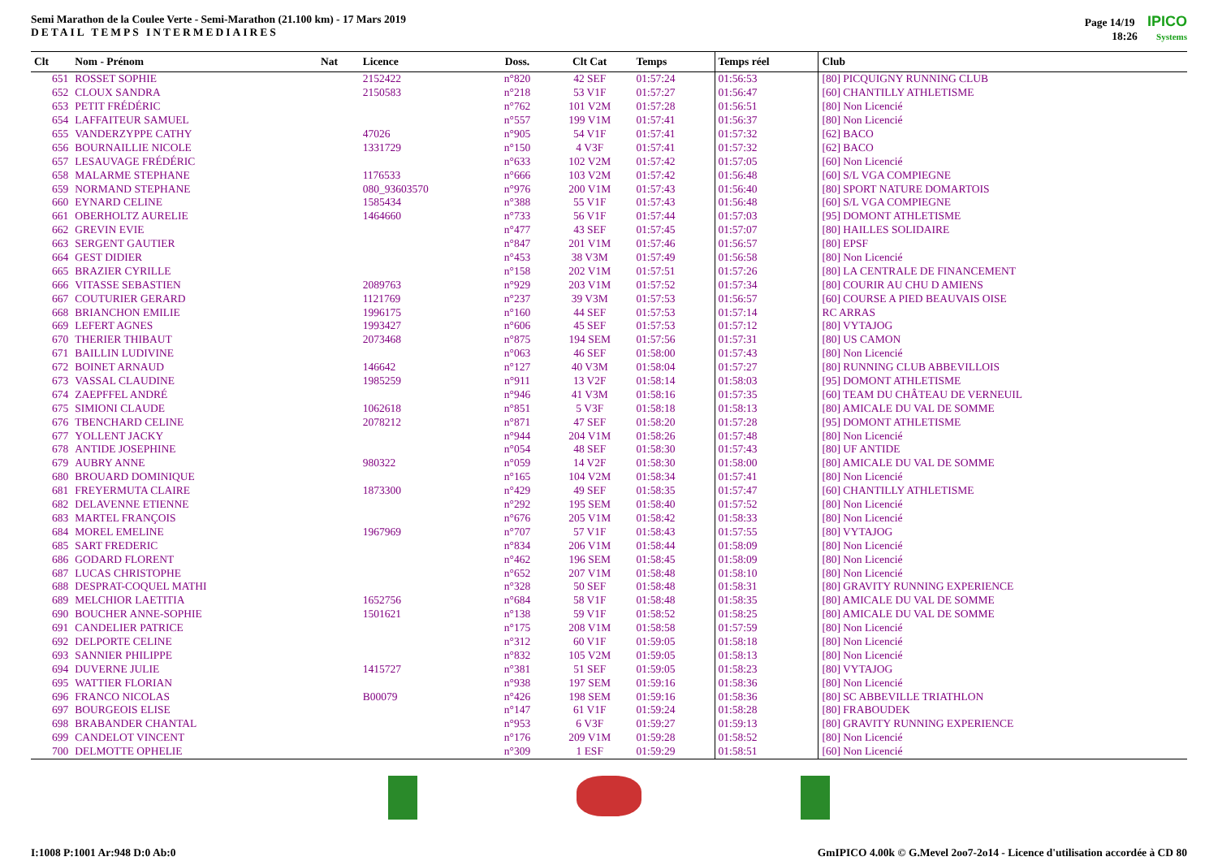Semi Marathon de la Coulee Verte - Semi-Marathon (21.100 km) - 17 Mars 2019
DETAIL TEMPS INTERMEDIAIRES
Page 14/19 IPICO
18:26 Systems
| Clt | Nom - Prénom | Nat | Licence | Doss. | Clt Cat | Temps | Temps réel | Club |
| --- | --- | --- | --- | --- | --- | --- | --- | --- |
| 651 | ROSSET SOPHIE | | 2152422 | n°820 | 42 SEF | 01:57:24 | 01:56:53 | [80] PICQUIGNY RUNNING CLUB |
| 652 | CLOUX SANDRA | | 2150583 | n°218 | 53 V1F | 01:57:27 | 01:56:47 | [60] CHANTILLY ATHLETISME |
| 653 | PETIT FRÉDÉRIC | | | n°762 | 101 V2M | 01:57:28 | 01:56:51 | [80] Non Licencié |
| 654 | LAFFAITEUR SAMUEL | | | n°557 | 199 V1M | 01:57:41 | 01:56:37 | [80] Non Licencié |
| 655 | VANDERZYPPE CATHY | | 47026 | n°905 | 54 V1F | 01:57:41 | 01:57:32 | [62] BACO |
| 656 | BOURNAILLIE NICOLE | | 1331729 | n°150 | 4 V3F | 01:57:41 | 01:57:32 | [62] BACO |
| 657 | LESAUVAGE FRÉDÉRIC | | | n°633 | 102 V2M | 01:57:42 | 01:57:05 | [60] Non Licencié |
| 658 | MALARME STEPHANE | | 1176533 | n°666 | 103 V2M | 01:57:42 | 01:56:48 | [60] S/L VGA COMPIEGNE |
| 659 | NORMAND STEPHANE | | 080_93603570 | n°976 | 200 V1M | 01:57:43 | 01:56:40 | [80] SPORT NATURE DOMARTOIS |
| 660 | EYNARD CELINE | | 1585434 | n°388 | 55 V1F | 01:57:43 | 01:56:48 | [60] S/L VGA COMPIEGNE |
| 661 | OBERHOLTZ AURELIE | | 1464660 | n°733 | 56 V1F | 01:57:44 | 01:57:03 | [95] DOMONT ATHLETISME |
| 662 | GREVIN EVIE | | | n°477 | 43 SEF | 01:57:45 | 01:57:07 | [80] HAILLES SOLIDAIRE |
| 663 | SERGENT GAUTIER | | | n°847 | 201 V1M | 01:57:46 | 01:56:57 | [80] EPSF |
| 664 | GEST DIDIER | | | n°453 | 38 V3M | 01:57:49 | 01:56:58 | [80] Non Licencié |
| 665 | BRAZIER CYRILLE | | | n°158 | 202 V1M | 01:57:51 | 01:57:26 | [80] LA CENTRALE DE FINANCEMENT |
| 666 | VITASSE SEBASTIEN | | 2089763 | n°929 | 203 V1M | 01:57:52 | 01:57:34 | [80] COURIR AU CHU D AMIENS |
| 667 | COUTURIER GERARD | | 1121769 | n°237 | 39 V3M | 01:57:53 | 01:56:57 | [60] COURSE A PIED BEAUVAIS OISE |
| 668 | BRIANCHON EMILIE | | 1996175 | n°160 | 44 SEF | 01:57:53 | 01:57:14 | RC ARRAS |
| 669 | LEFERT AGNES | | 1993427 | n°606 | 45 SEF | 01:57:53 | 01:57:12 | [80] VYTAJOG |
| 670 | THERIER THIBAUT | | 2073468 | n°875 | 194 SEM | 01:57:56 | 01:57:31 | [80] US CAMON |
| 671 | BAILLIN LUDIVINE | | | n°063 | 46 SEF | 01:58:00 | 01:57:43 | [80] Non Licencié |
| 672 | BOINET ARNAUD | | 146642 | n°127 | 40 V3M | 01:58:04 | 01:57:27 | [80] RUNNING CLUB ABBEVILLOIS |
| 673 | VASSAL CLAUDINE | | 1985259 | n°911 | 13 V2F | 01:58:14 | 01:58:03 | [95] DOMONT ATHLETISME |
| 674 | ZAEPFFEL ANDRÉ | | | n°946 | 41 V3M | 01:58:16 | 01:57:35 | [60] TEAM DU CHÂTEAU DE VERNEUIL |
| 675 | SIMIONI CLAUDE | | 1062618 | n°851 | 5 V3F | 01:58:18 | 01:58:13 | [80] AMICALE DU VAL DE SOMME |
| 676 | TBENCHARD CELINE | | 2078212 | n°871 | 47 SEF | 01:58:20 | 01:57:28 | [95] DOMONT ATHLETISME |
| 677 | YOLLENT JACKY | | | n°944 | 204 V1M | 01:58:26 | 01:57:48 | [80] Non Licencié |
| 678 | ANTIDE JOSEPHINE | | | n°054 | 48 SEF | 01:58:30 | 01:57:43 | [80] UF ANTIDE |
| 679 | AUBRY ANNE | | 980322 | n°059 | 14 V2F | 01:58:30 | 01:58:00 | [80] AMICALE DU VAL DE SOMME |
| 680 | BROUARD DOMINIQUE | | | n°165 | 104 V2M | 01:58:34 | 01:57:41 | [80] Non Licencié |
| 681 | FREYERMUTA CLAIRE | | 1873300 | n°429 | 49 SEF | 01:58:35 | 01:57:47 | [60] CHANTILLY ATHLETISME |
| 682 | DELAVENNE ETIENNE | | | n°292 | 195 SEM | 01:58:40 | 01:57:52 | [80] Non Licencié |
| 683 | MARTEL FRANÇOIS | | | n°676 | 205 V1M | 01:58:42 | 01:58:33 | [80] Non Licencié |
| 684 | MOREL EMELINE | | 1967969 | n°707 | 57 V1F | 01:58:43 | 01:57:55 | [80] VYTAJOG |
| 685 | SART FREDERIC | | | n°834 | 206 V1M | 01:58:44 | 01:58:09 | [80] Non Licencié |
| 686 | GODARD FLORENT | | | n°462 | 196 SEM | 01:58:45 | 01:58:09 | [80] Non Licencié |
| 687 | LUCAS CHRISTOPHE | | | n°652 | 207 V1M | 01:58:48 | 01:58:10 | [80] Non Licencié |
| 688 | DESPRAT-COQUEL MATHI | | | n°328 | 50 SEF | 01:58:48 | 01:58:31 | [80] GRAVITY RUNNING EXPERIENCE |
| 689 | MELCHIOR LAETITIA | | 1652756 | n°684 | 58 V1F | 01:58:48 | 01:58:35 | [80] AMICALE DU VAL DE SOMME |
| 690 | BOUCHER ANNE-SOPHIE | | 1501621 | n°138 | 59 V1F | 01:58:52 | 01:58:25 | [80] AMICALE DU VAL DE SOMME |
| 691 | CANDELIER PATRICE | | | n°175 | 208 V1M | 01:58:58 | 01:57:59 | [80] Non Licencié |
| 692 | DELPORTE CELINE | | | n°312 | 60 V1F | 01:59:05 | 01:58:18 | [80] Non Licencié |
| 693 | SANNIER PHILIPPE | | | n°832 | 105 V2M | 01:59:05 | 01:58:13 | [80] Non Licencié |
| 694 | DUVERNE JULIE | | 1415727 | n°381 | 51 SEF | 01:59:05 | 01:58:23 | [80] VYTAJOG |
| 695 | WATTIER FLORIAN | | | n°938 | 197 SEM | 01:59:16 | 01:58:36 | [80] Non Licencié |
| 696 | FRANCO NICOLAS | | B00079 | n°426 | 198 SEM | 01:59:16 | 01:58:36 | [80] SC ABBEVILLE TRIATHLON |
| 697 | BOURGEOIS ELISE | | | n°147 | 61 V1F | 01:59:24 | 01:58:28 | [80] FRABOUDEK |
| 698 | BRABANDER CHANTAL | | | n°953 | 6 V3F | 01:59:27 | 01:59:13 | [80] GRAVITY RUNNING EXPERIENCE |
| 699 | CANDELOT VINCENT | | | n°176 | 209 V1M | 01:59:28 | 01:58:52 | [80] Non Licencié |
| 700 | DELMOTTE OPHELIE | | | n°309 | 1 ESF | 01:59:29 | 01:58:51 | [60] Non Licencié |
I:1008 P:1001 Ar:948 D:0 Ab:0 GmIPICO 4.00k © G.Mevel 2oo7-2o14 - Licence d'utilisation accordée à CD 80